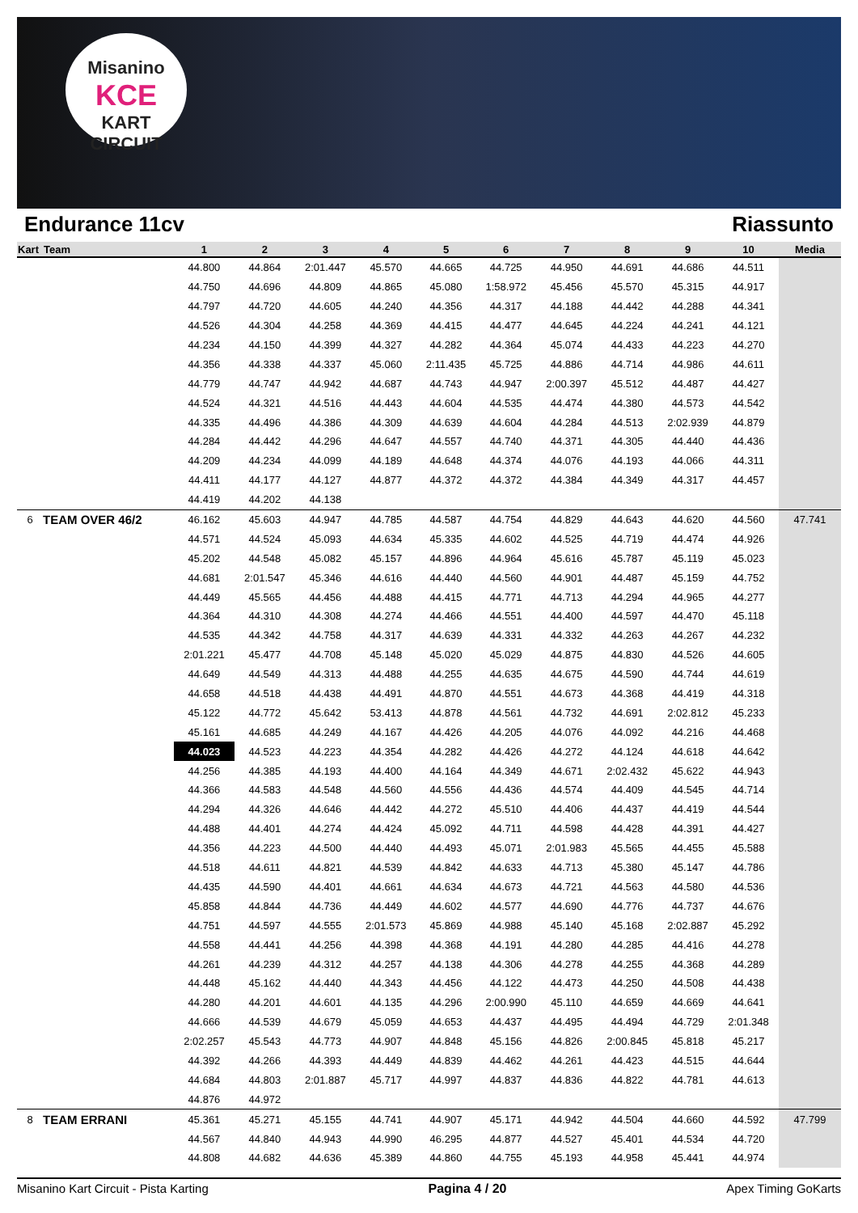Misanino
KCE
KART CIRCUIT
Endurance 11cv Riassunto
| Kart | Team | 1 | 2 | 3 | 4 | 5 | 6 | 7 | 8 | 9 | 10 | Media |
| --- | --- | --- | --- | --- | --- | --- | --- | --- | --- | --- | --- | --- |
| | | 44.800 | 44.864 | 2:01.447 | 45.570 | 44.665 | 44.725 | 44.950 | 44.691 | 44.686 | 44.511 | |
| | | 44.750 | 44.696 | 44.809 | 44.865 | 45.080 | 1:58.972 | 45.456 | 45.570 | 45.315 | 44.917 | |
| | | 44.797 | 44.720 | 44.605 | 44.240 | 44.356 | 44.317 | 44.188 | 44.442 | 44.288 | 44.341 | |
| | | 44.526 | 44.304 | 44.258 | 44.369 | 44.415 | 44.477 | 44.645 | 44.224 | 44.241 | 44.121 | |
| | | 44.234 | 44.150 | 44.399 | 44.327 | 44.282 | 44.364 | 45.074 | 44.433 | 44.223 | 44.270 | |
| | | 44.356 | 44.338 | 44.337 | 45.060 | 2:11.435 | 45.725 | 44.886 | 44.714 | 44.986 | 44.611 | |
| | | 44.779 | 44.747 | 44.942 | 44.687 | 44.743 | 44.947 | 2:00.397 | 45.512 | 44.487 | 44.427 | |
| | | 44.524 | 44.321 | 44.516 | 44.443 | 44.604 | 44.535 | 44.474 | 44.380 | 44.573 | 44.542 | |
| | | 44.335 | 44.496 | 44.386 | 44.309 | 44.639 | 44.604 | 44.284 | 44.513 | 2:02.939 | 44.879 | |
| | | 44.284 | 44.442 | 44.296 | 44.647 | 44.557 | 44.740 | 44.371 | 44.305 | 44.440 | 44.436 | |
| | | 44.209 | 44.234 | 44.099 | 44.189 | 44.648 | 44.374 | 44.076 | 44.193 | 44.066 | 44.311 | |
| | | 44.411 | 44.177 | 44.127 | 44.877 | 44.372 | 44.372 | 44.384 | 44.349 | 44.317 | 44.457 | |
| | | 44.419 | 44.202 | 44.138 | | | | | | | | |
| 6 | TEAM OVER 46/2 | 46.162 | 45.603 | 44.947 | 44.785 | 44.587 | 44.754 | 44.829 | 44.643 | 44.620 | 44.560 | 47.741 |
| | | 44.571 | 44.524 | 45.093 | 44.634 | 45.335 | 44.602 | 44.525 | 44.719 | 44.474 | 44.926 | |
| | | 45.202 | 44.548 | 45.082 | 45.157 | 44.896 | 44.964 | 45.616 | 45.787 | 45.119 | 45.023 | |
| | | 44.681 | 2:01.547 | 45.346 | 44.616 | 44.440 | 44.560 | 44.901 | 44.487 | 45.159 | 44.752 | |
| | | 44.449 | 45.565 | 44.456 | 44.488 | 44.415 | 44.771 | 44.713 | 44.294 | 44.965 | 44.277 | |
| | | 44.364 | 44.310 | 44.308 | 44.274 | 44.466 | 44.551 | 44.400 | 44.597 | 44.470 | 45.118 | |
| | | 44.535 | 44.342 | 44.758 | 44.317 | 44.639 | 44.331 | 44.332 | 44.263 | 44.267 | 44.232 | |
| | | 2:01.221 | 45.477 | 44.708 | 45.148 | 45.020 | 45.029 | 44.875 | 44.830 | 44.526 | 44.605 | |
| | | 44.649 | 44.549 | 44.313 | 44.488 | 44.255 | 44.635 | 44.675 | 44.590 | 44.744 | 44.619 | |
| | | 44.658 | 44.518 | 44.438 | 44.491 | 44.870 | 44.551 | 44.673 | 44.368 | 44.419 | 44.318 | |
| | | 45.122 | 44.772 | 45.642 | 53.413 | 44.878 | 44.561 | 44.732 | 44.691 | 2:02.812 | 45.233 | |
| | | 45.161 | 44.685 | 44.249 | 44.167 | 44.426 | 44.205 | 44.076 | 44.092 | 44.216 | 44.468 | |
| | | 44.023 | 44.523 | 44.223 | 44.354 | 44.282 | 44.426 | 44.272 | 44.124 | 44.618 | 44.642 | |
| | | 44.256 | 44.385 | 44.193 | 44.400 | 44.164 | 44.349 | 44.671 | 2:02.432 | 45.622 | 44.943 | |
| | | 44.366 | 44.583 | 44.548 | 44.560 | 44.556 | 44.436 | 44.574 | 44.409 | 44.545 | 44.714 | |
| | | 44.294 | 44.326 | 44.646 | 44.442 | 44.272 | 45.510 | 44.406 | 44.437 | 44.419 | 44.544 | |
| | | 44.488 | 44.401 | 44.274 | 44.424 | 45.092 | 44.711 | 44.598 | 44.428 | 44.391 | 44.427 | |
| | | 44.356 | 44.223 | 44.500 | 44.440 | 44.493 | 45.071 | 2:01.983 | 45.565 | 44.455 | 45.588 | |
| | | 44.518 | 44.611 | 44.821 | 44.539 | 44.842 | 44.633 | 44.713 | 45.380 | 45.147 | 44.786 | |
| | | 44.435 | 44.590 | 44.401 | 44.661 | 44.634 | 44.673 | 44.721 | 44.563 | 44.580 | 44.536 | |
| | | 45.858 | 44.844 | 44.736 | 44.449 | 44.602 | 44.577 | 44.690 | 44.776 | 44.737 | 44.676 | |
| | | 44.751 | 44.597 | 44.555 | 2:01.573 | 45.869 | 44.988 | 45.140 | 45.168 | 2:02.887 | 45.292 | |
| | | 44.558 | 44.441 | 44.256 | 44.398 | 44.368 | 44.191 | 44.280 | 44.285 | 44.416 | 44.278 | |
| | | 44.261 | 44.239 | 44.312 | 44.257 | 44.138 | 44.306 | 44.278 | 44.255 | 44.368 | 44.289 | |
| | | 44.448 | 45.162 | 44.440 | 44.343 | 44.456 | 44.122 | 44.473 | 44.250 | 44.508 | 44.438 | |
| | | 44.280 | 44.201 | 44.601 | 44.135 | 44.296 | 2:00.990 | 45.110 | 44.659 | 44.669 | 44.641 | |
| | | 44.666 | 44.539 | 44.679 | 45.059 | 44.653 | 44.437 | 44.495 | 44.494 | 44.729 | 2:01.348 | |
| | | 2:02.257 | 45.543 | 44.773 | 44.907 | 44.848 | 45.156 | 44.826 | 2:00.845 | 45.818 | 45.217 | |
| | | 44.392 | 44.266 | 44.393 | 44.449 | 44.839 | 44.462 | 44.261 | 44.423 | 44.515 | 44.644 | |
| | | 44.684 | 44.803 | 2:01.887 | 45.717 | 44.997 | 44.837 | 44.836 | 44.822 | 44.781 | 44.613 | |
| | | 44.876 | 44.972 | | | | | | | | | |
| 8 | TEAM ERRANI | 45.361 | 45.271 | 45.155 | 44.741 | 44.907 | 45.171 | 44.942 | 44.504 | 44.660 | 44.592 | 47.799 |
| | | 44.567 | 44.840 | 44.943 | 44.990 | 46.295 | 44.877 | 44.527 | 45.401 | 44.534 | 44.720 | |
| | | 44.808 | 44.682 | 44.636 | 45.389 | 44.860 | 44.755 | 45.193 | 44.958 | 45.441 | 44.974 | |
Misanino Kart Circuit - Pista Karting Pagina 4 / 20 Apex Timing GoKarts